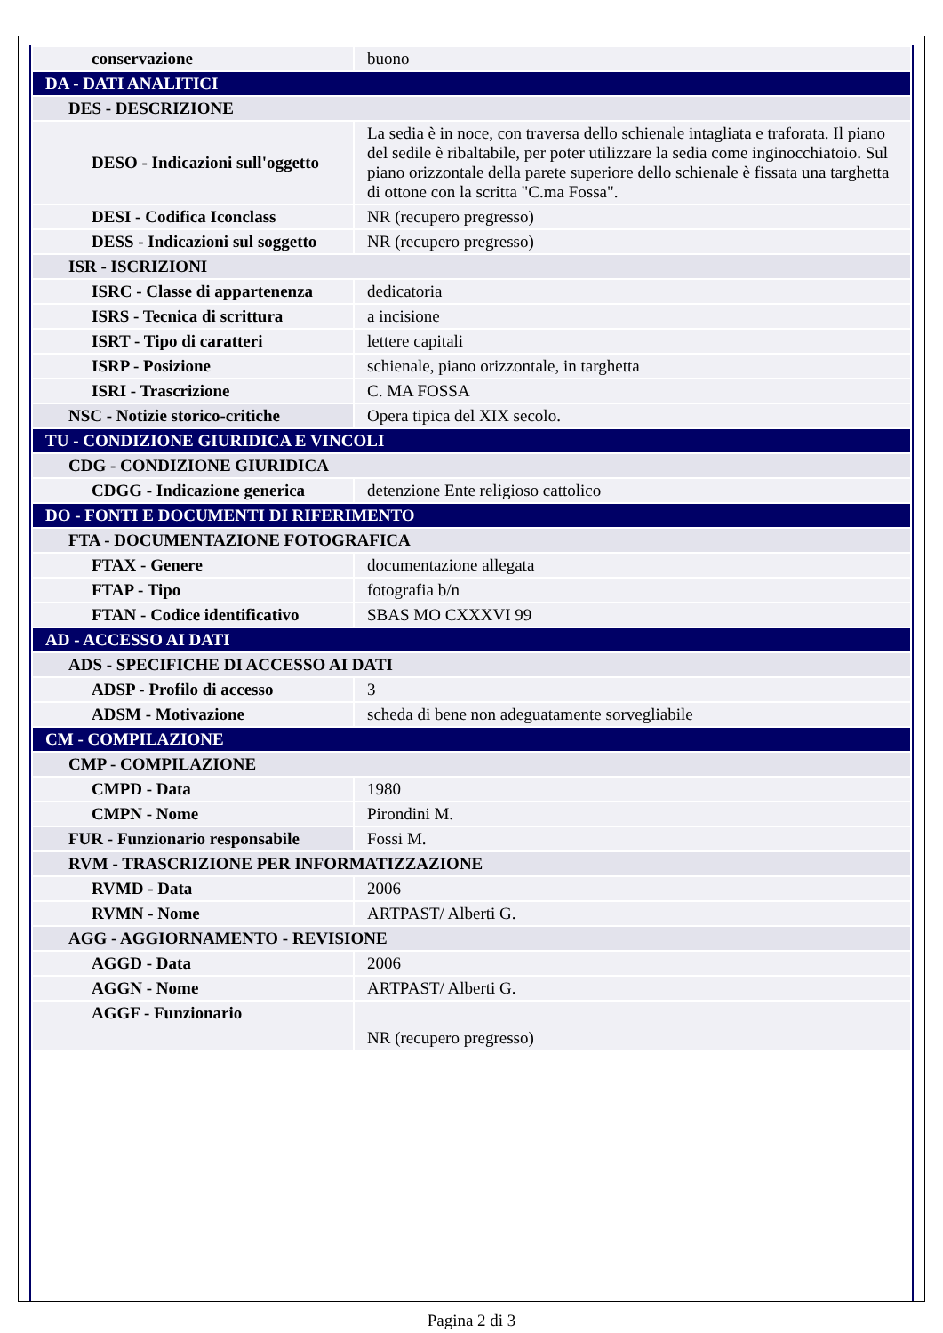| conservazione | buono |
| DA - DATI ANALITICI | |
| DES - DESCRIZIONE | |
| DESO - Indicazioni sull'oggetto | La sedia è in noce, con traversa dello schienale intagliata e traforata. Il piano del sedile è ribaltabile, per poter utilizzare la sedia come inginocchiatoio. Sul piano orizzontale della parete superiore dello schienale è fissata una targhetta di ottone con la scritta "C.ma Fossa". |
| DESI - Codifica Iconclass | NR (recupero pregresso) |
| DESS - Indicazioni sul soggetto | NR (recupero pregresso) |
| ISR - ISCRIZIONI | |
| ISRC - Classe di appartenenza | dedicatoria |
| ISRS - Tecnica di scrittura | a incisione |
| ISRT - Tipo di caratteri | lettere capitali |
| ISRP - Posizione | schienale, piano orizzontale, in targhetta |
| ISRI - Trascrizione | C. MA FOSSA |
| NSC - Notizie storico-critiche | Opera tipica del XIX secolo. |
| TU - CONDIZIONE GIURIDICA E VINCOLI | |
| CDG - CONDIZIONE GIURIDICA | |
| CDGG - Indicazione generica | detenzione Ente religioso cattolico |
| DO - FONTI E DOCUMENTI DI RIFERIMENTO | |
| FTA - DOCUMENTAZIONE FOTOGRAFICA | |
| FTAX - Genere | documentazione allegata |
| FTAP - Tipo | fotografia b/n |
| FTAN - Codice identificativo | SBAS MO CXXXVI 99 |
| AD - ACCESSO AI DATI | |
| ADS - SPECIFICHE DI ACCESSO AI DATI | |
| ADSP - Profilo di accesso | 3 |
| ADSM - Motivazione | scheda di bene non adeguatamente sorvegliabile |
| CM - COMPILAZIONE | |
| CMP - COMPILAZIONE | |
| CMPD - Data | 1980 |
| CMPN - Nome | Pirondini M. |
| FUR - Funzionario responsabile | Fossi M. |
| RVM - TRASCRIZIONE PER INFORMATIZZAZIONE | |
| RVMD - Data | 2006 |
| RVMN - Nome | ARTPAST/ Alberti G. |
| AGG - AGGIORNAMENTO - REVISIONE | |
| AGGD - Data | 2006 |
| AGGN - Nome | ARTPAST/ Alberti G. |
| AGGF - Funzionario | NR (recupero pregresso) |
Pagina 2 di 3